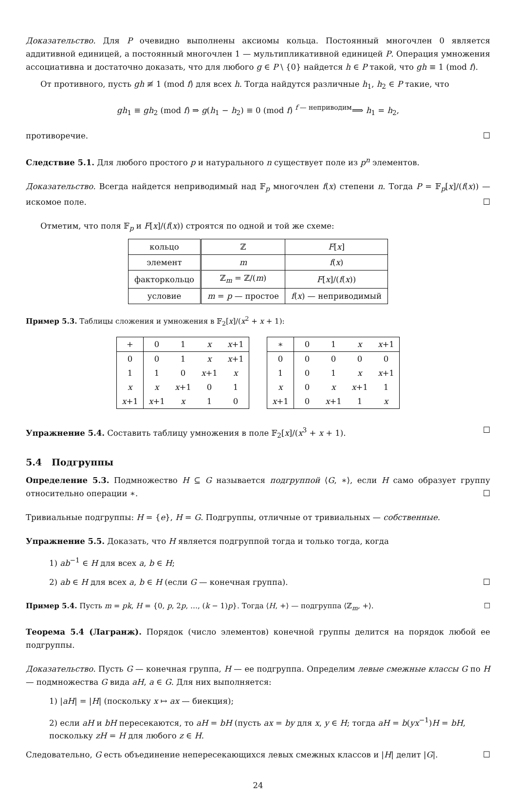Доказательство. Для P очевидно выполнены аксиомы кольца. Постоянный многочлен 0 является аддитивной единицей, а постоянный многочлен 1 — мультипликативной единицей P. Операция умножения ассоциативна и достаточно доказать, что для любого g ∈ P \ {0} найдется h ∈ P такой, что gh ≡ 1 (mod f).
От противного, пусть gh ≢ 1 (mod f) для всех h. Тогда найдутся различные h<sub>1</sub>, h<sub>2</sub> ∈ P такие, что
gh<sub>1</sub> ≡ gh<sub>2</sub> (mod f) ⇒ g(h<sub>1</sub> − h<sub>2</sub>) ≡ 0 (mod f) <sup>f — неприводим</sup>⟹ h<sub>1</sub> = h<sub>2</sub>,
противоречие. ☐
Следствие 5.1. Для любого простого p и натурального n существует поле из p<sup>n</sup> элементов.
Доказательство. Всегда найдется неприводимый над 𝔽<sub>p</sub> многочлен f(x) степени n. Тогда P = 𝔽<sub>p</sub>[x]/(f(x)) — искомое поле. ☐
Отметим, что поля 𝔽<sub>p</sub> и F[x]/(f(x)) строятся по одной и той же схеме:
| кольцо | ℤ | F [ x ] |
| элемент | m | f ( x ) |
| факторкольцо | ℤ<sub>m</sub> = ℤ/( m ) | F [ x ]/( f ( x )) |
| условие | m = p — простое | f ( x ) — неприводимый |
Пример 5.3. Таблицы сложения и умножения в 𝔽<sub>2</sub>[x]/(x<sup>2</sup> + x + 1):
| + | 0 | 1 | x | x +1 |
| 0 | 0 | 1 | x | x +1 |
| 1 | 1 | 0 | x +1 | x |
| x | x | x +1 | 0 | 1 |
| x +1 | x +1 | x | 1 | 0 |
| ∗ | 0 | 1 | x | x +1 |
| 0 | 0 | 0 | 0 | 0 |
| 1 | 0 | 1 | x | x +1 |
| x | 0 | x | x +1 | 1 |
| x +1 | 0 | x +1 | 1 | x |
Упражнение 5.4. Составить таблицу умножения в поле 𝔽<sub>2</sub>[x]/(x<sup>3</sup> + x + 1). ☐
5.4 Подгруппы
Определение 5.3. Подмножество H ⊆ G называется подгруппой ⟨G, ∗⟩, если H само образует группу относительно операции ∗. ☐
Тривиальные подгруппы: H = {e}, H = G. Подгруппы, отличные от тривиальных — собственные.
Упражнение 5.5. Доказать, что H является подгруппой тогда и только тогда, когда
1) ab<sup>−1</sup> ∈ H для всех a, b ∈ H;
2) ab ∈ H для всех a, b ∈ H (если G — конечная группа). ☐
Пример 5.4. Пусть m = pk, H = {0, p, 2p, …, (k − 1)p}. Тогда ⟨H, +⟩ — подгруппа ⟨ℤ<sub>m</sub>, +⟩. ☐
Теорема 5.4 (Лагранж). Порядок (число элементов) конечной группы делится на порядок любой ее подгруппы.
Доказательство. Пусть G — конечная группа, H — ее подгруппа. Определим левые смежные классы G по H — подмножества G вида aH, a ∈ G. Для них выполняется:
1) |aH| = |H| (поскольку x ↦ ax — биекция);
2) если aH и bH пересекаются, то aH = bH (пусть ax = by для x, y ∈ H; тогда aH = b(yx<sup>−1</sup>)H = bH, поскольку zH = H для любого z ∈ H.
Следовательно, G есть объединение непересекающихся левых смежных классов и |H| делит |G|. ☐
24